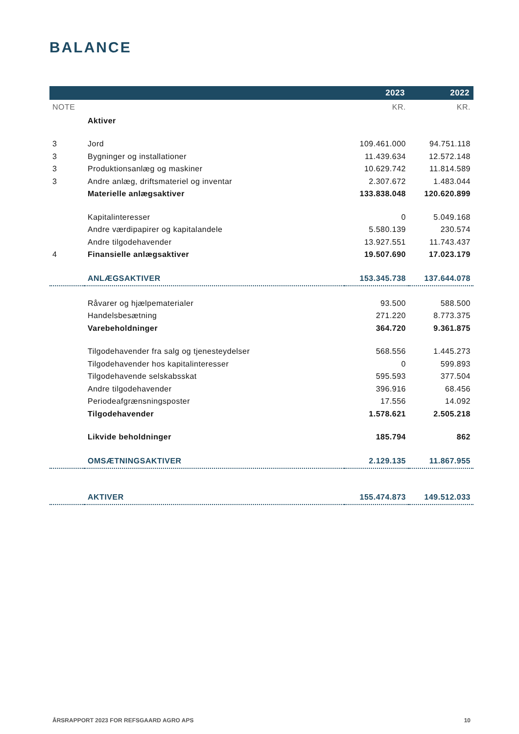BALANCE
| | | 2023 | 2022 |
| --- | --- | --- | --- |
| NOTE | | KR. | KR. |
| | Aktiver | | |
| 3 | Jord | 109.461.000 | 94.751.118 |
| 3 | Bygninger og installationer | 11.439.634 | 12.572.148 |
| 3 | Produktionsanlæg og maskiner | 10.629.742 | 11.814.589 |
| 3 | Andre anlæg, driftsmateriel og inventar | 2.307.672 | 1.483.044 |
| | Materielle anlægsaktiver | 133.838.048 | 120.620.899 |
| | Kapitalinteresser | 0 | 5.049.168 |
| | Andre værdipapirer og kapitalandele | 5.580.139 | 230.574 |
| | Andre tilgodehavender | 13.927.551 | 11.743.437 |
| 4 | Finansielle anlægsaktiver | 19.507.690 | 17.023.179 |
| | ANLÆGSAKTIVER | 153.345.738 | 137.644.078 |
| | Råvarer og hjælpematerialer | 93.500 | 588.500 |
| | Handelsbesætning | 271.220 | 8.773.375 |
| | Varebeholdninger | 364.720 | 9.361.875 |
| | Tilgodehavender fra salg og tjenesteydelser | 568.556 | 1.445.273 |
| | Tilgodehavender hos kapitalinteresser | 0 | 599.893 |
| | Tilgodehavende selskabsskat | 595.593 | 377.504 |
| | Andre tilgodehavender | 396.916 | 68.456 |
| | Periodeafgrænsningsposter | 17.556 | 14.092 |
| | Tilgodehavender | 1.578.621 | 2.505.218 |
| | Likvide beholdninger | 185.794 | 862 |
| | OMSÆTNINGSAKTIVER | 2.129.135 | 11.867.955 |
| | AKTIVER | 155.474.873 | 149.512.033 |
ÅRSRAPPORT 2023 FOR REFSGAARD AGRO APS 10